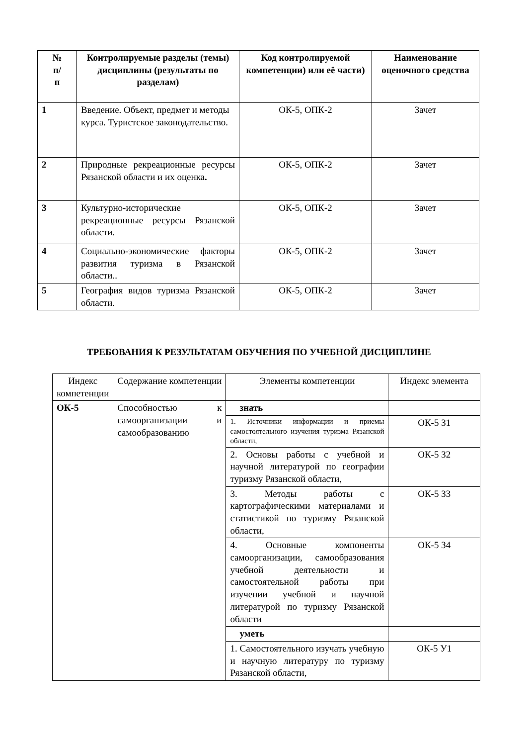| № п/ п | Контролируемые разделы (темы) дисциплины (результаты по разделам) | Код контролируемой компетенции) или её части) | Наименование оценочного средства |
| --- | --- | --- | --- |
| 1 | Введение. Объект, предмет и методы курса. Туристское законодательство. | ОК-5, ОПК-2 | Зачет |
| 2 | Природные рекреационные ресурсы Рязанской области и их оценка . | ОК-5, ОПК-2 | Зачет |
| 3 | Культурно-исторические рекреационные ресурсы Рязанской области. | ОК-5, ОПК-2 | Зачет |
| 4 | Социально-экономические факторы развития туризма в Рязанской области.. | ОК-5, ОПК-2 | Зачет |
| 5 | География видов туризма Рязанской области. | ОК-5, ОПК-2 | Зачет |
ТРЕБОВАНИЯ К РЕЗУЛЬТАТАМ ОБУЧЕНИЯ ПО УЧЕБНОЙ ДИСЦИПЛИНЕ
| Индекс компетенции | Содержание компетенции | Элементы компетенции | Индекс элемента |
| ОК-5 | Способностью к самоорганизации и самообразованию | знать | |
| | | 1. Источники информации и приемы самостоятельного изучения туризма Рязанской области, | ОК-5 З1 |
| | | 2. Основы работы с учебной и научной литературой по географии туризму Рязанской области, | ОК-5 З2 |
| | | 3. Методы работы с картографическими материалами и статистикой по туризму Рязанской области, | ОК-5 З3 |
| | | 4. Основные компоненты самоорганизации, самообразования учебной деятельности и самостоятельной работы при изучении учебной и научной литературой по туризму Рязанской области | ОК-5 З4 |
| | | уметь | |
| | | 1. Самостоятельного изучать учебную и научную литературу по туризму Рязанской области, | ОК-5 У1 |